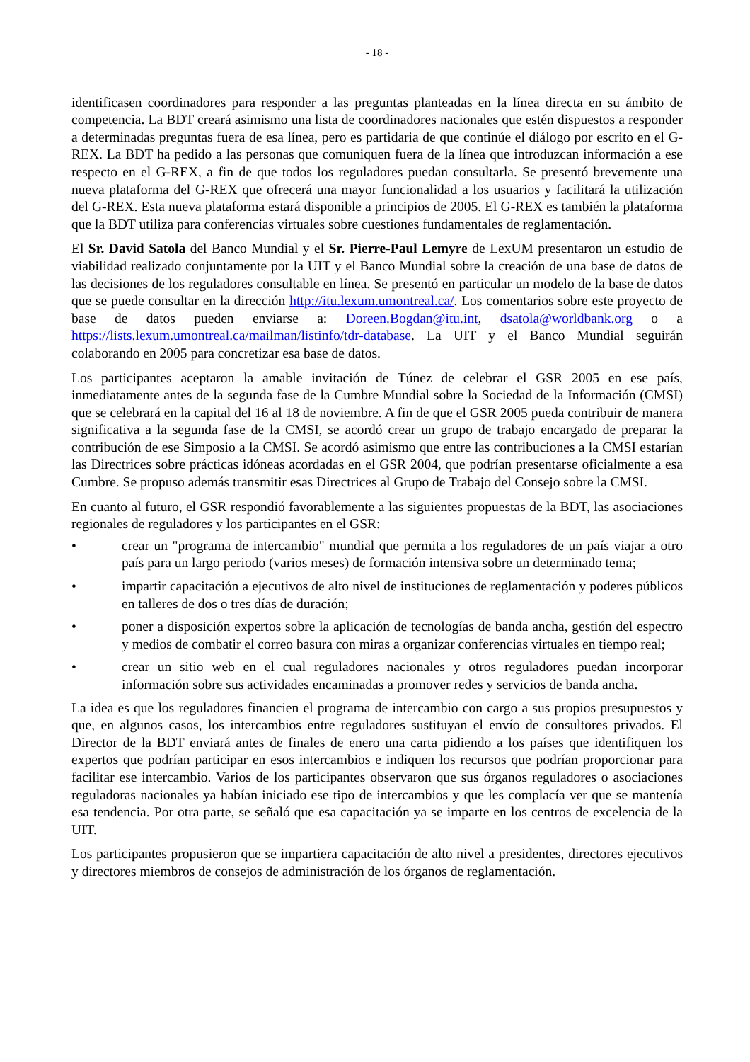- 18 -
identificasen coordinadores para responder a las preguntas planteadas en la línea directa en su ámbito de competencia. La BDT creará asimismo una lista de coordinadores nacionales que estén dispuestos a responder a determinadas preguntas fuera de esa línea, pero es partidaria de que continúe el diálogo por escrito en el G-REX. La BDT ha pedido a las personas que comuniquen fuera de la línea que introduzcan información a ese respecto en el G-REX, a fin de que todos los reguladores puedan consultarla. Se presentó brevemente una nueva plataforma del G-REX que ofrecerá una mayor funcionalidad a los usuarios y facilitará la utilización del G-REX. Esta nueva plataforma estará disponible a principios de 2005. El G-REX es también la plataforma que la BDT utiliza para conferencias virtuales sobre cuestiones fundamentales de reglamentación.
El Sr. David Satola del Banco Mundial y el Sr. Pierre-Paul Lemyre de LexUM presentaron un estudio de viabilidad realizado conjuntamente por la UIT y el Banco Mundial sobre la creación de una base de datos de las decisiones de los reguladores consultable en línea. Se presentó en particular un modelo de la base de datos que se puede consultar en la dirección http://itu.lexum.umontreal.ca/. Los comentarios sobre este proyecto de base de datos pueden enviarse a: Doreen.Bogdan@itu.int, dsatola@worldbank.org o a https://lists.lexum.umontreal.ca/mailman/listinfo/tdr-database. La UIT y el Banco Mundial seguirán colaborando en 2005 para concretizar esa base de datos.
Los participantes aceptaron la amable invitación de Túnez de celebrar el GSR 2005 en ese país, inmediatamente antes de la segunda fase de la Cumbre Mundial sobre la Sociedad de la Información (CMSI) que se celebrará en la capital del 16 al 18 de noviembre. A fin de que el GSR 2005 pueda contribuir de manera significativa a la segunda fase de la CMSI, se acordó crear un grupo de trabajo encargado de preparar la contribución de ese Simposio a la CMSI. Se acordó asimismo que entre las contribuciones a la CMSI estarían las Directrices sobre prácticas idóneas acordadas en el GSR 2004, que podrían presentarse oficialmente a esa Cumbre. Se propuso además transmitir esas Directrices al Grupo de Trabajo del Consejo sobre la CMSI.
En cuanto al futuro, el GSR respondió favorablemente a las siguientes propuestas de la BDT, las asociaciones regionales de reguladores y los participantes en el GSR:
• crear un "programa de intercambio" mundial que permita a los reguladores de un país viajar a otro país para un largo periodo (varios meses) de formación intensiva sobre un determinado tema;
• impartir capacitación a ejecutivos de alto nivel de instituciones de reglamentación y poderes públicos en talleres de dos o tres días de duración;
• poner a disposición expertos sobre la aplicación de tecnologías de banda ancha, gestión del espectro y medios de combatir el correo basura con miras a organizar conferencias virtuales en tiempo real;
• crear un sitio web en el cual reguladores nacionales y otros reguladores puedan incorporar información sobre sus actividades encaminadas a promover redes y servicios de banda ancha.
La idea es que los reguladores financien el programa de intercambio con cargo a sus propios presupuestos y que, en algunos casos, los intercambios entre reguladores sustituyan el envío de consultores privados. El Director de la BDT enviará antes de finales de enero una carta pidiendo a los países que identifiquen los expertos que podrían participar en esos intercambios e indiquen los recursos que podrían proporcionar para facilitar ese intercambio. Varios de los participantes observaron que sus órganos reguladores o asociaciones reguladoras nacionales ya habían iniciado ese tipo de intercambios y que les complacía ver que se mantenía esa tendencia. Por otra parte, se señaló que esa capacitación ya se imparte en los centros de excelencia de la UIT.
Los participantes propusieron que se impartiera capacitación de alto nivel a presidentes, directores ejecutivos y directores miembros de consejos de administración de los órganos de reglamentación.